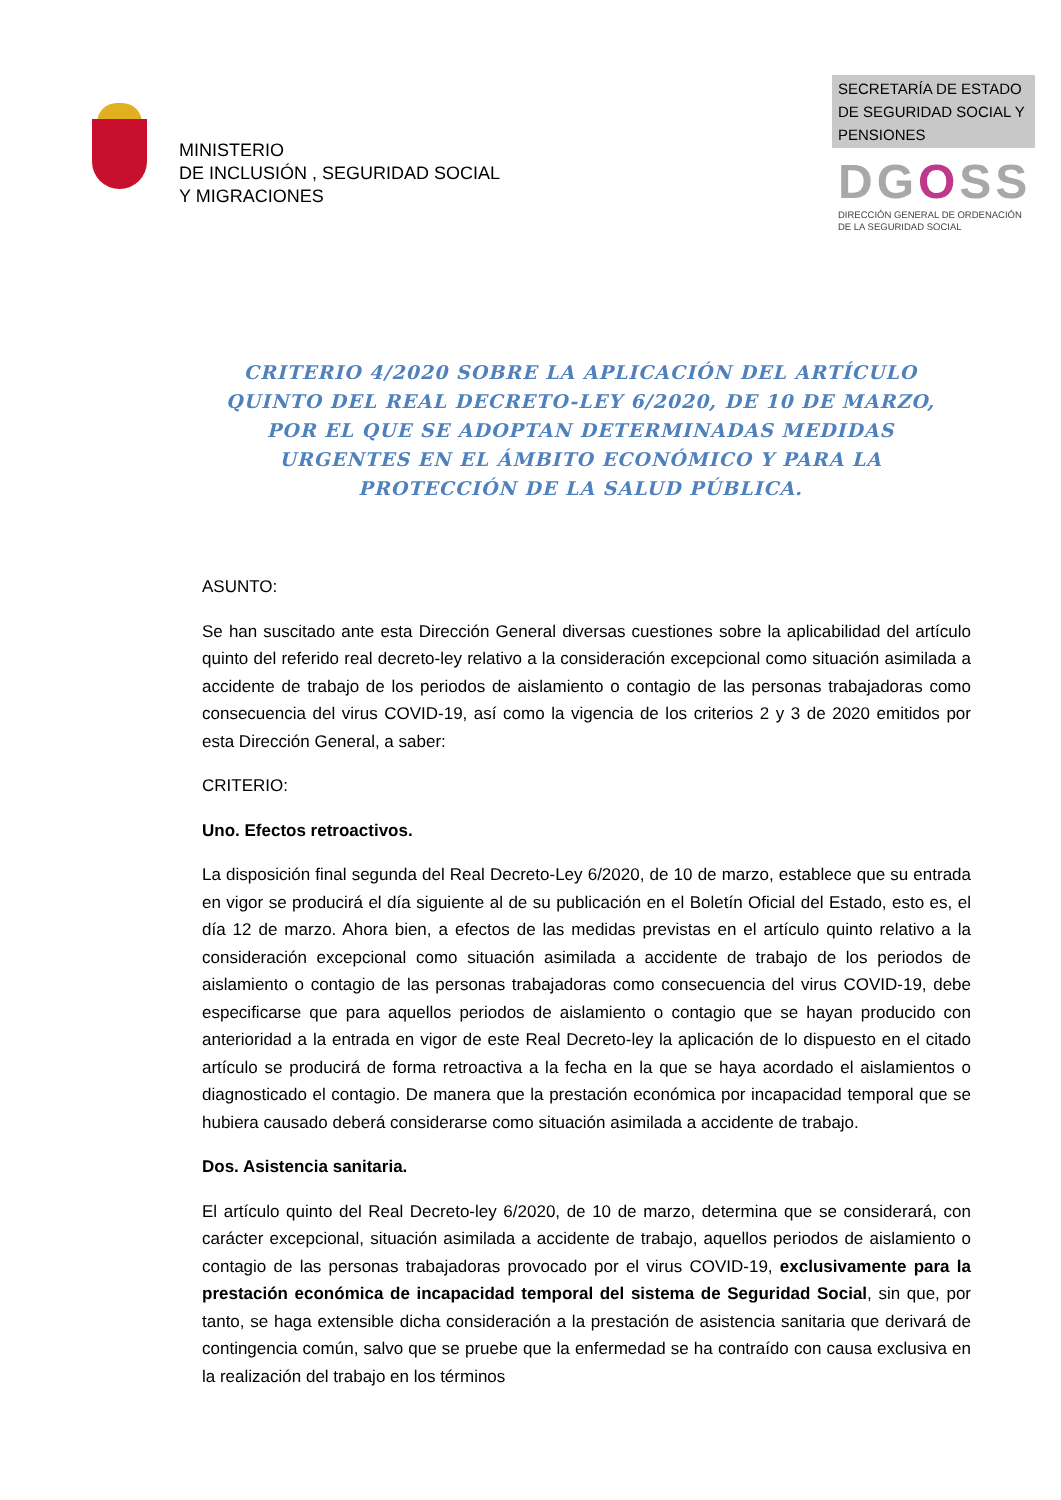MINISTERIO
DE INCLUSIÓN , SEGURIDAD SOCIAL
Y MIGRACIONES
SECRETARÍA DE ESTADO
DE SEGURIDAD SOCIAL Y
PENSIONES
DGOSS
DIRECCIÓN GENERAL DE ORDENACIÓN
DE LA SEGURIDAD SOCIAL
CRITERIO 4/2020 SOBRE LA APLICACIÓN DEL ARTÍCULO QUINTO DEL REAL DECRETO-LEY 6/2020, DE 10 DE MARZO, POR EL QUE SE ADOPTAN DETERMINADAS MEDIDAS URGENTES EN EL ÁMBITO ECONÓMICO Y PARA LA PROTECCIÓN DE LA SALUD PÚBLICA.
ASUNTO:
Se han suscitado ante esta Dirección General diversas cuestiones sobre la aplicabilidad del artículo quinto del referido real decreto-ley relativo a la consideración excepcional como situación asimilada a accidente de trabajo de los periodos de aislamiento o contagio de las personas trabajadoras como consecuencia del virus COVID-19, así como la vigencia de los criterios 2 y 3 de 2020 emitidos por esta Dirección General, a saber:
CRITERIO:
Uno. Efectos retroactivos.
La disposición final segunda del Real Decreto-Ley 6/2020, de 10 de marzo, establece que su entrada en vigor se producirá el día siguiente al de su publicación en el Boletín Oficial del Estado, esto es, el día 12 de marzo. Ahora bien, a efectos de las medidas previstas en el artículo quinto relativo a la consideración excepcional como situación asimilada a accidente de trabajo de los periodos de aislamiento o contagio de las personas trabajadoras como consecuencia del virus COVID-19, debe especificarse que para aquellos periodos de aislamiento o contagio que se hayan producido con anterioridad a la entrada en vigor de este Real Decreto-ley la aplicación de lo dispuesto en el citado artículo se producirá de forma retroactiva a la fecha en la que se haya acordado el aislamientos o diagnosticado el contagio. De manera que la prestación económica por incapacidad temporal que se hubiera causado deberá considerarse como situación asimilada a accidente de trabajo.
Dos. Asistencia sanitaria.
El artículo quinto del Real Decreto-ley 6/2020, de 10 de marzo, determina que se considerará, con carácter excepcional, situación asimilada a accidente de trabajo, aquellos periodos de aislamiento o contagio de las personas trabajadoras provocado por el virus COVID-19, exclusivamente para la prestación económica de incapacidad temporal del sistema de Seguridad Social, sin que, por tanto, se haga extensible dicha consideración a la prestación de asistencia sanitaria que derivará de contingencia común, salvo que se pruebe que la enfermedad se ha contraído con causa exclusiva en la realización del trabajo en los términos